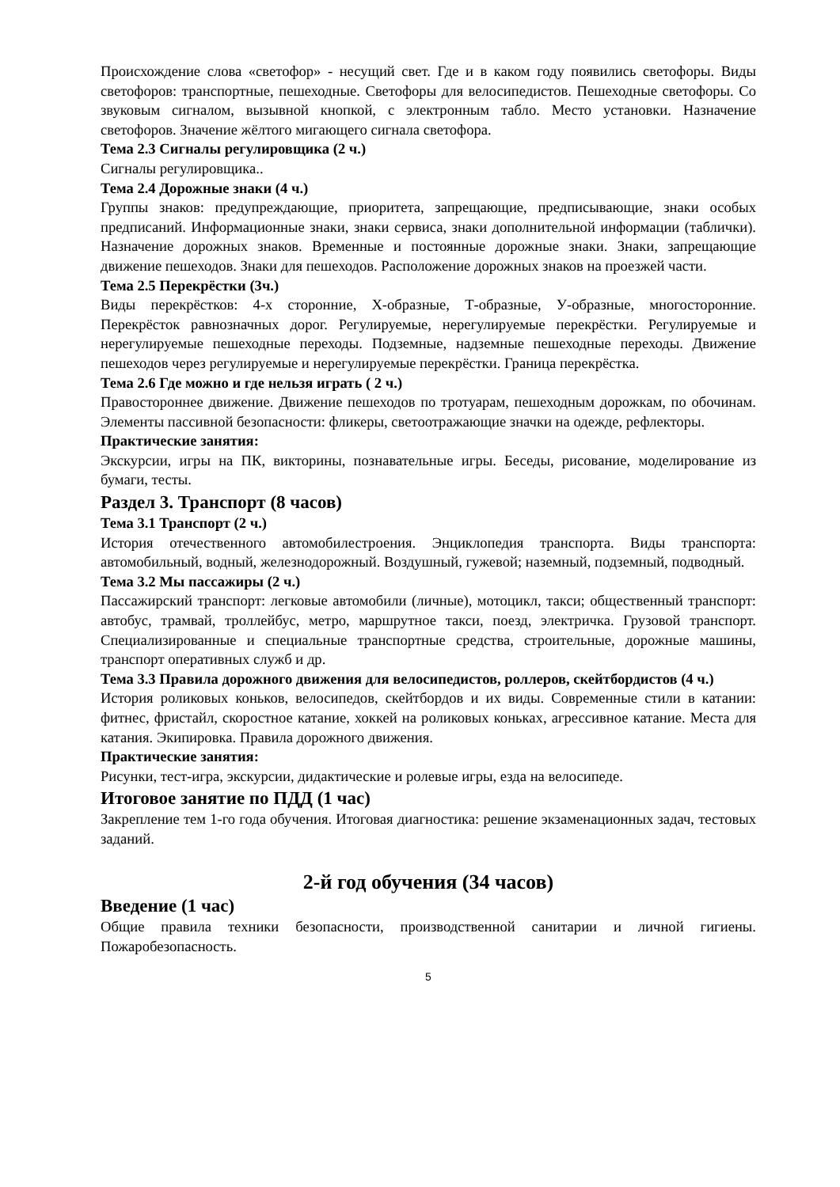Происхождение слова «светофор» - несущий свет. Где и в каком году появились светофоры. Виды светофоров: транспортные, пешеходные. Светофоры для велосипедистов. Пешеходные светофоры. Со звуковым сигналом, вызывной кнопкой, с электронным табло. Место установки. Назначение светофоров. Значение жёлтого мигающего сигнала светофора.
Тема 2.3 Сигналы регулировщика (2 ч.)
Сигналы регулировщика..
Тема 2.4 Дорожные знаки (4 ч.)
Группы знаков: предупреждающие, приоритета, запрещающие, предписывающие, знаки особых предписаний. Информационные знаки, знаки сервиса, знаки дополнительной информации (таблички). Назначение дорожных знаков. Временные и постоянные дорожные знаки. Знаки, запрещающие движение пешеходов. Знаки для пешеходов. Расположение дорожных знаков на проезжей части.
Тема 2.5 Перекрёстки (3ч.)
Виды перекрёстков: 4-х сторонние, Х-образные, Т-образные, У-образные, многосторонние. Перекрёсток равнозначных дорог. Регулируемые, нерегулируемые перекрёстки. Регулируемые и нерегулируемые пешеходные переходы. Подземные, надземные пешеходные переходы. Движение пешеходов через регулируемые и нерегулируемые перекрёстки. Граница перекрёстка.
Тема 2.6 Где можно и где нельзя играть ( 2 ч.)
Правостороннее движение. Движение пешеходов по тротуарам, пешеходным дорожкам, по обочинам. Элементы пассивной безопасности: фликеры, светоотражающие значки на одежде, рефлекторы.
Практические занятия:
Экскурсии, игры на ПК, викторины, познавательные игры. Беседы, рисование, моделирование из бумаги, тесты.
Раздел 3. Транспорт (8 часов)
Тема 3.1 Транспорт (2 ч.)
История отечественного автомобилестроения. Энциклопедия транспорта. Виды транспорта: автомобильный, водный, железнодорожный. Воздушный, гужевой; наземный, подземный, подводный.
Тема 3.2 Мы пассажиры (2 ч.)
Пассажирский транспорт: легковые автомобили (личные), мотоцикл, такси; общественный транспорт: автобус, трамвай, троллейбус, метро, маршрутное такси, поезд, электричка. Грузовой транспорт. Специализированные и специальные транспортные средства, строительные, дорожные машины, транспорт оперативных служб и др.
Тема 3.3 Правила дорожного движения для велосипедистов, роллеров, скейтбордистов (4 ч.)
История роликовых коньков, велосипедов, скейтбордов и их виды. Современные стили в катании: фитнес, фристайл, скоростное катание, хоккей на роликовых коньках, агрессивное катание. Места для катания. Экипировка. Правила дорожного движения.
Практические занятия:
Рисунки, тест-игра, экскурсии, дидактические и ролевые игры, езда на велосипеде.
Итоговое занятие по ПДД (1 час)
Закрепление тем 1-го года обучения. Итоговая диагностика: решение экзаменационных задач, тестовых заданий.
2-й год обучения (34 часов)
Введение (1 час)
Общие правила техники безопасности, производственной санитарии и личной гигиены. Пожаробезопасность.
5